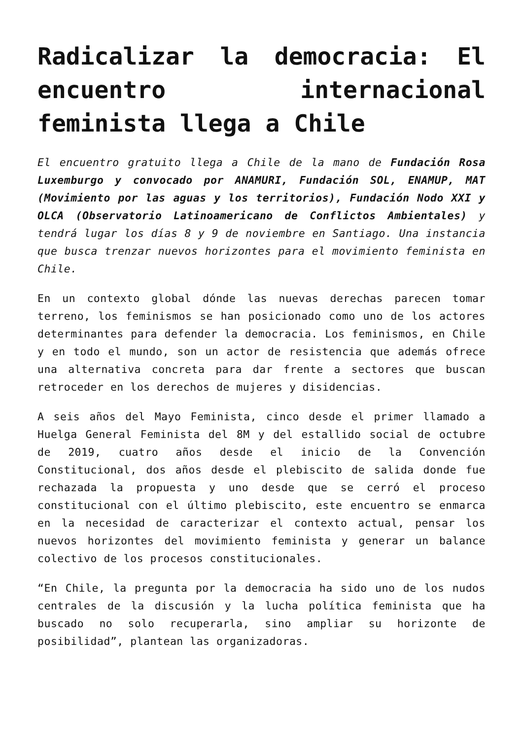Radicalizar la democracia: El encuentro internacional feminista llega a Chile
El encuentro gratuito llega a Chile de la mano de Fundación Rosa Luxemburgo y convocado por ANAMURI, Fundación SOL, ENAMUP, MAT (Movimiento por las aguas y los territorios), Fundación Nodo XXI y OLCA (Observatorio Latinoamericano de Conflictos Ambientales) y tendrá lugar los días 8 y 9 de noviembre en Santiago. Una instancia que busca trenzar nuevos horizontes para el movimiento feminista en Chile.
En un contexto global dónde las nuevas derechas parecen tomar terreno, los feminismos se han posicionado como uno de los actores determinantes para defender la democracia. Los feminismos, en Chile y en todo el mundo, son un actor de resistencia que además ofrece una alternativa concreta para dar frente a sectores que buscan retroceder en los derechos de mujeres y disidencias.
A seis años del Mayo Feminista, cinco desde el primer llamado a Huelga General Feminista del 8M y del estallido social de octubre de 2019, cuatro años desde el inicio de la Convención Constitucional, dos años desde el plebiscito de salida donde fue rechazada la propuesta y uno desde que se cerró el proceso constitucional con el último plebiscito, este encuentro se enmarca en la necesidad de caracterizar el contexto actual, pensar los nuevos horizontes del movimiento feminista y generar un balance colectivo de los procesos constitucionales.
“En Chile, la pregunta por la democracia ha sido uno de los nudos centrales de la discusión y la lucha política feminista que ha buscado no solo recuperarla, sino ampliar su horizonte de posibilidad”, plantean las organizadoras.